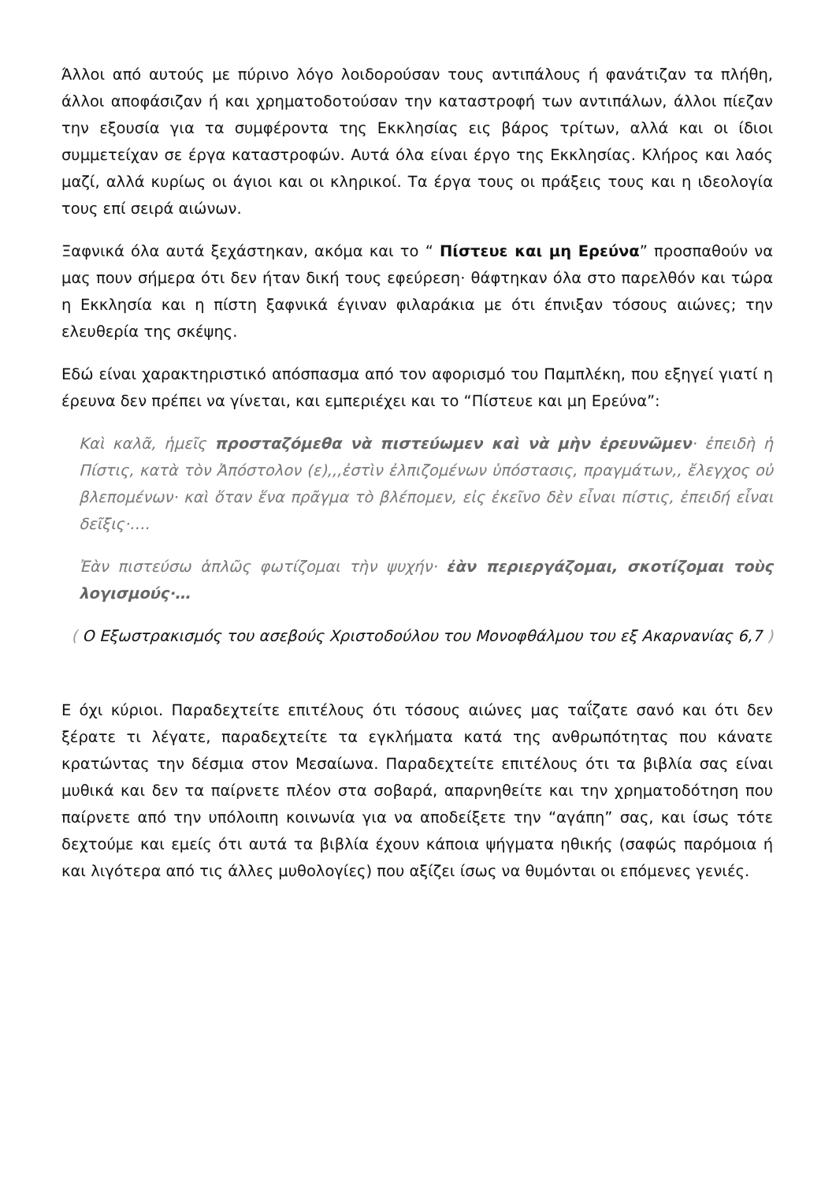Άλλοι από αυτούς με πύρινο λόγο λοιδορούσαν τους αντιπάλους ή φανάτιζαν τα πλήθη, άλλοι αποφάσιζαν ή και χρηματοδοτούσαν την καταστροφή των αντιπάλων, άλλοι πίεζαν την εξουσία για τα συμφέροντα της Εκκλησίας εις βάρος τρίτων, αλλά και οι ίδιοι συμμετείχαν σε έργα καταστροφών. Αυτά όλα είναι έργο της Εκκλησίας. Κλήρος και λαός μαζί, αλλά κυρίως οι άγιοι και οι κληρικοί. Τα έργα τους οι πράξεις τους και η ιδεολογία τους επί σειρά αιώνων.
Ξαφνικά όλα αυτά ξεχάστηκαν, ακόμα και το “ Πίστευε και μη Ερεύνα” προσπαθούν να μας πουν σήμερα ότι δεν ήταν δική τους εφεύρεση· θάφτηκαν όλα στο παρελθόν και τώρα η Εκκλησία και η πίστη ξαφνικά έγιναν φιλαράκια με ότι έπνιξαν τόσους αιώνες; την ελευθερία της σκέψης.
Εδώ είναι χαρακτηριστικό απόσπασμα από τον αφορισμό του Παμπλέκη, που εξηγεί γιατί η έρευνα δεν πρέπει να γίνεται, και εμπεριέχει και το “Πίστευε και μη Ερεύνα”:
Καὶ καλᾶ, ἡμεῖς προσταζόμεθα νὰ πιστεύωμεν καὶ νὰ μὴν ἐρευνῶμεν· ἐπειδὴ ἡ Πίστις, κατὰ τὸν Ἀπόστολον (ε),,,ἐστὶν ἐλπιζομένων ὑπόστασις, πραγμάτων,, ἔλεγχος οὐ βλεπομένων· καὶ ὅταν ἕνα πρᾶγμα τὸ βλέπομεν, εἰς ἐκεῖνο δὲν εἶναι πίστις, ἐπειδή εἶναι δεῖξις·….
Ἐὰν πιστεύσω ἁπλῶς φωτίζομαι τὴν ψυχήν· ἐὰν περιεργάζομαι, σκοτίζομαι τοὺς λογισμούς·…
( Ο Εξωστρακισμός του ασεβούς Χριστοδούλου του Μονοφθάλμου του εξ Ακαρνανίας 6,7 )
Ε όχι κύριοι. Παραδεχτείτε επιτέλους ότι τόσους αιώνες μας ταΐζατε σανό και ότι δεν ξέρατε τι λέγατε, παραδεχτείτε τα εγκλήματα κατά της ανθρωπότητας που κάνατε κρατώντας την δέσμια στον Μεσαίωνα. Παραδεχτείτε επιτέλους ότι τα βιβλία σας είναι μυθικά και δεν τα παίρνετε πλέον στα σοβαρά, απαρνηθείτε και την χρηματοδότηση που παίρνετε από την υπόλοιπη κοινωνία για να αποδείξετε την “αγάπη” σας, και ίσως τότε δεχτούμε και εμείς ότι αυτά τα βιβλία έχουν κάποια ψήγματα ηθικής (σαφώς παρόμοια ή και λιγότερα από τις άλλες μυθολογίες) που αξίζει ίσως να θυμόνται οι επόμενες γενιές.